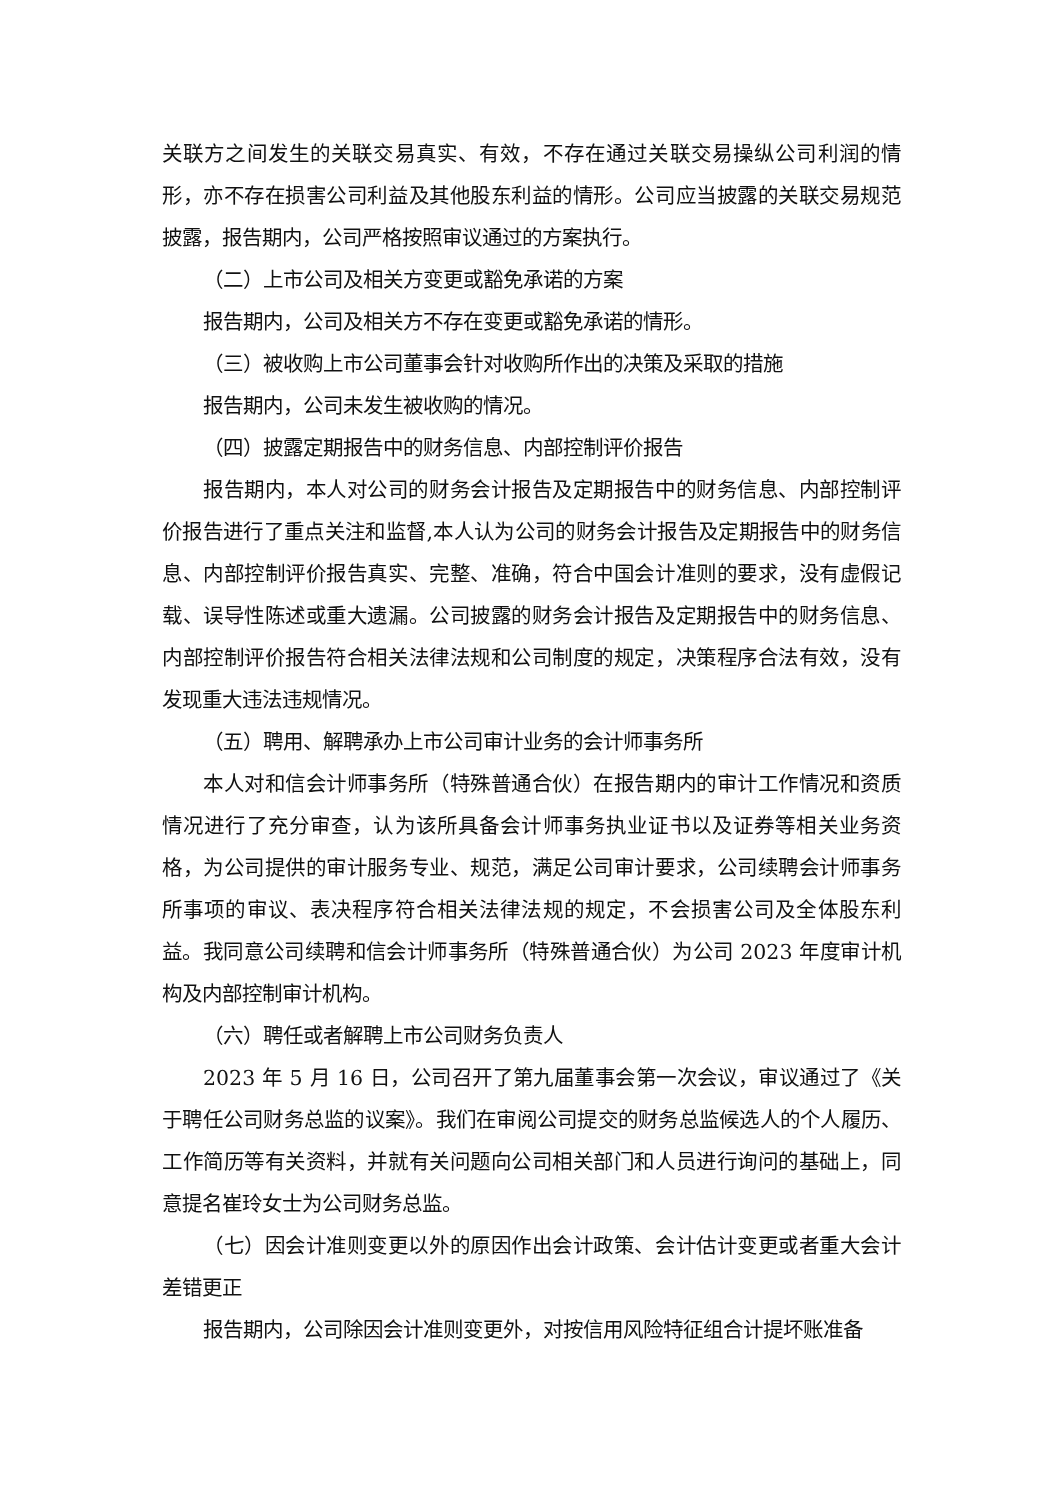关联方之间发生的关联交易真实、有效，不存在通过关联交易操纵公司利润的情形，亦不存在损害公司利益及其他股东利益的情形。公司应当披露的关联交易规范披露，报告期内，公司严格按照审议通过的方案执行。
（二）上市公司及相关方变更或豁免承诺的方案
报告期内，公司及相关方不存在变更或豁免承诺的情形。
（三）被收购上市公司董事会针对收购所作出的决策及采取的措施
报告期内，公司未发生被收购的情况。
（四）披露定期报告中的财务信息、内部控制评价报告
报告期内，本人对公司的财务会计报告及定期报告中的财务信息、内部控制评价报告进行了重点关注和监督,本人认为公司的财务会计报告及定期报告中的财务信息、内部控制评价报告真实、完整、准确，符合中国会计准则的要求，没有虚假记载、误导性陈述或重大遗漏。公司披露的财务会计报告及定期报告中的财务信息、内部控制评价报告符合相关法律法规和公司制度的规定，决策程序合法有效，没有发现重大违法违规情况。
（五）聘用、解聘承办上市公司审计业务的会计师事务所
本人对和信会计师事务所（特殊普通合伙）在报告期内的审计工作情况和资质情况进行了充分审查，认为该所具备会计师事务执业证书以及证券等相关业务资格，为公司提供的审计服务专业、规范，满足公司审计要求，公司续聘会计师事务所事项的审议、表决程序符合相关法律法规的规定，不会损害公司及全体股东利益。我同意公司续聘和信会计师事务所（特殊普通合伙）为公司 2023 年度审计机构及内部控制审计机构。
（六）聘任或者解聘上市公司财务负责人
2023 年 5 月 16 日，公司召开了第九届董事会第一次会议，审议通过了《关于聘任公司财务总监的议案》。我们在审阅公司提交的财务总监候选人的个人履历、工作简历等有关资料，并就有关问题向公司相关部门和人员进行询问的基础上，同意提名崔玲女士为公司财务总监。
（七）因会计准则变更以外的原因作出会计政策、会计估计变更或者重大会计差错更正
报告期内，公司除因会计准则变更外，对按信用风险特征组合计提坏账准备